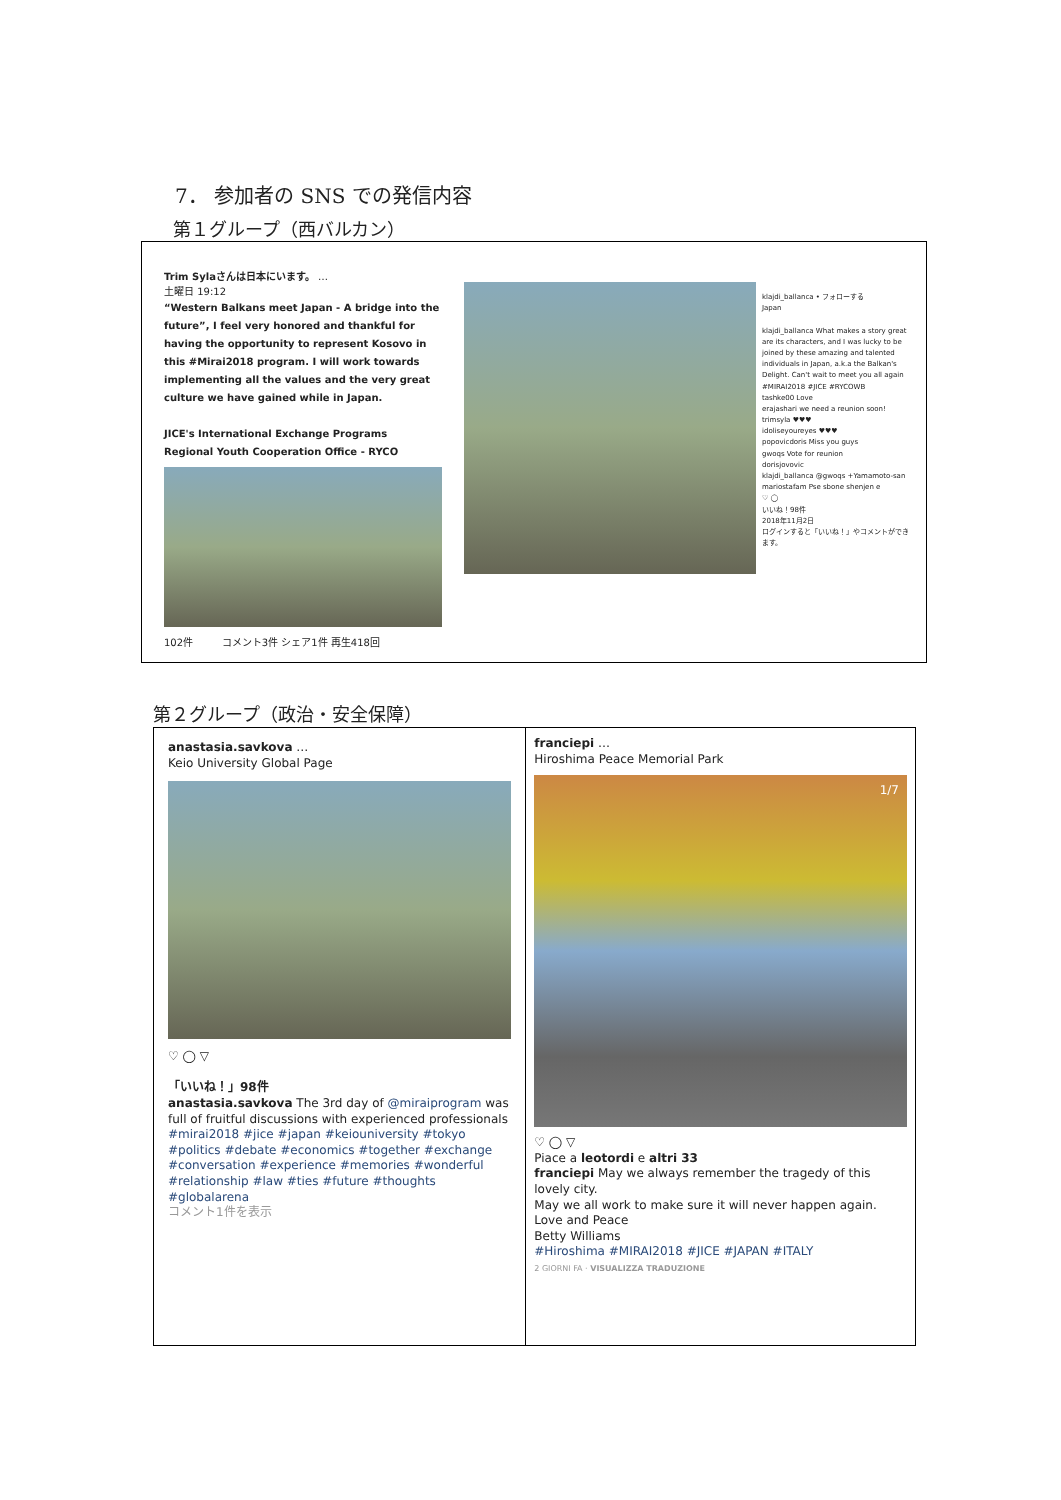7． 参加者の SNS での発信内容
第１グループ（西バルカン）
Trim Sylaさんは日本にいます。 …
土曜日 19:12
“Western Balkans meet Japan - A bridge into the future”, I feel very honored and thankful for having the opportunity to represent Kosovo in this #Mirai2018 program. I will work towards implementing all the values and the very great culture we have gained while in Japan.
JICE's International Exchange Programs
Regional Youth Cooperation Office - RYCO
102件 コメント3件 シェア1件 再生418回
klajdi_ballanca • フォローする
Japan
klajdi_ballanca What makes a story great are its characters, and I was lucky to be joined by these amazing and talented individuals in Japan, a.k.a the Balkan's Delight. Can't wait to meet you all again #MIRAI2018 #JICE #RYCOWB
tashke00 Love
erajashari we need a reunion soon!
trimsyla ♥♥♥
idoliseyoureyes ♥♥♥
popovicdoris Miss you guys
gwoqs Vote for reunion
dorisjovovic
klajdi_ballanca @gwoqs +Yamamoto-san
mariostafam Pse sbone shenjen e
♡ ◯
いいね！98件
2018年11月2日
ログインすると「いいね！」やコメントができます。
第２グループ（政治・安全保障）
anastasia.savkova …
Keio University Global Page
♡ ◯ ▽
「いいね！」98件
anastasia.savkova The 3rd day of @miraiprogram was full of fruitful discussions with experienced professionals
#mirai2018 #jice #japan #keiouniversity #tokyo #politics #debate #economics #together #exchange #conversation #experience #memories #wonderful #relationship #law #ties #future #thoughts #globalarena
コメント1件を表示
franciepi …
Hiroshima Peace Memorial Park
1/7
♡ ◯ ▽
Piace a leotordi e altri 33
franciepi May we always remember the tragedy of this lovely city.
May we all work to make sure it will never happen again.
Love and Peace
Betty Williams
#Hiroshima #MIRAI2018 #JICE #JAPAN #ITALY
2 GIORNI FA · VISUALIZZA TRADUZIONE